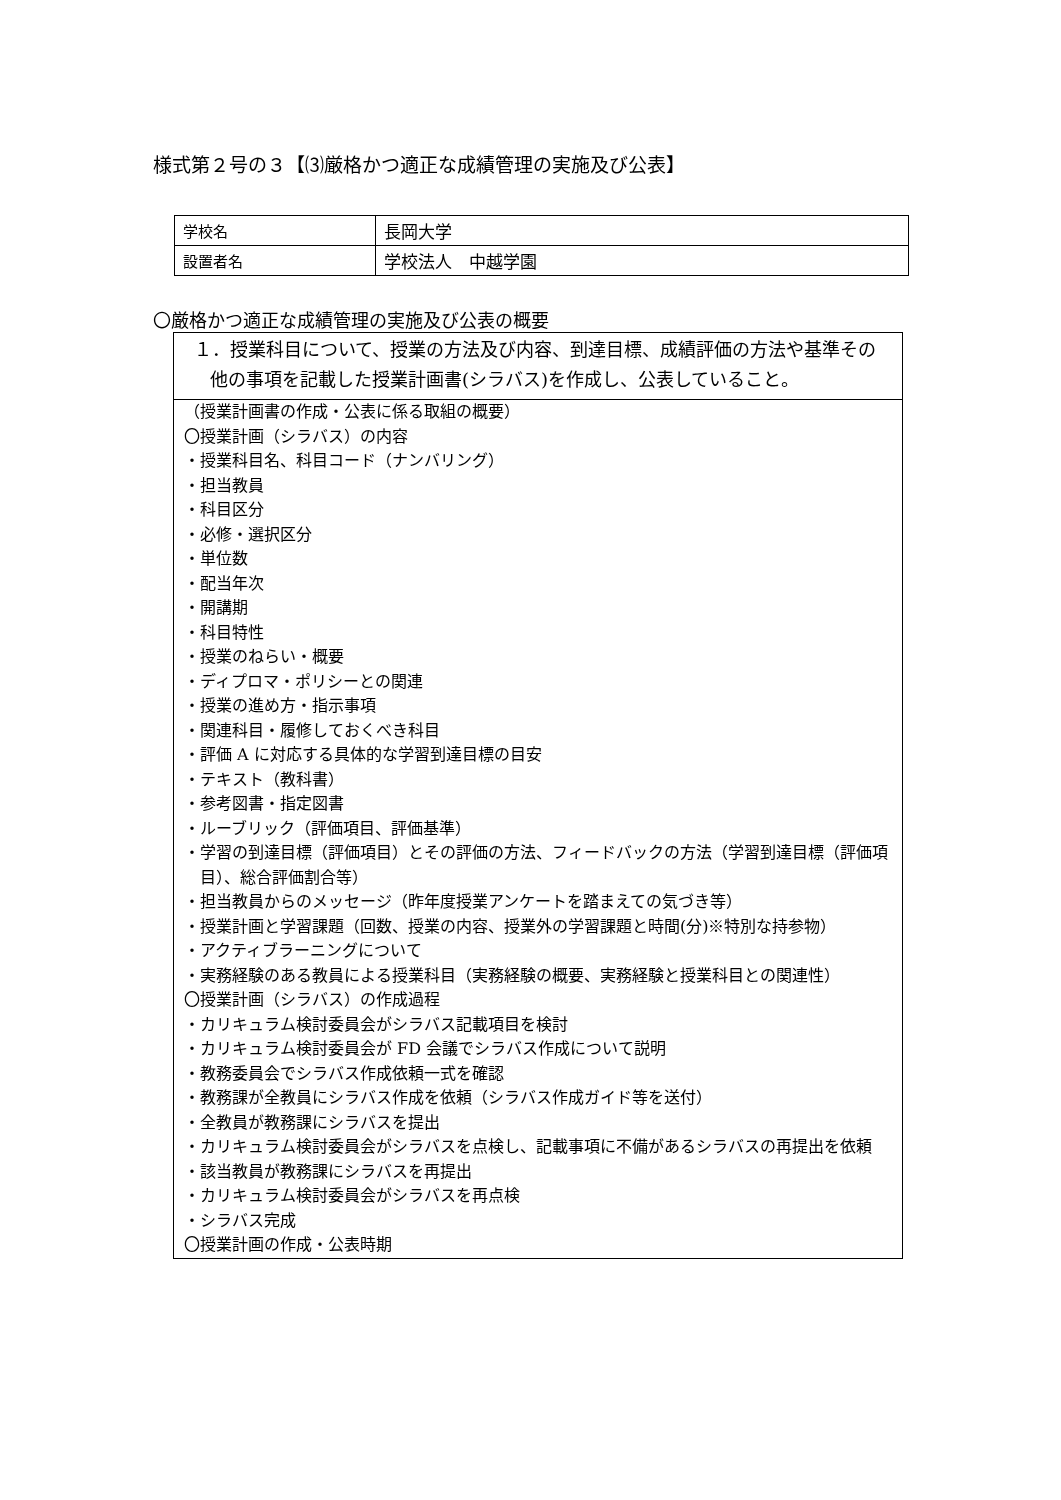様式第２号の３【⑶厳格かつ適正な成績管理の実施及び公表】
| 学校名 | 長岡大学 |
| 設置者名 | 学校法人 中越学園 |
〇厳格かつ適正な成績管理の実施及び公表の概要
１．授業科目について、授業の方法及び内容、到達目標、成績評価の方法や基準その他の事項を記載した授業計画書(シラバス)を作成し、公表していること。
（授業計画書の作成・公表に係る取組の概要）
〇授業計画（シラバス）の内容
・授業科目名、科目コード（ナンバリング）
・担当教員
・科目区分
・必修・選択区分
・単位数
・配当年次
・開講期
・科目特性
・授業のねらい・概要
・ディプロマ・ポリシーとの関連
・授業の進め方・指示事項
・関連科目・履修しておくべき科目
・評価 A に対応する具体的な学習到達目標の目安
・テキスト（教科書）
・参考図書・指定図書
・ルーブリック（評価項目、評価基準）
・学習の到達目標（評価項目）とその評価の方法、フィードバックの方法（学習到達目標（評価項目）、総合評価割合等）
・担当教員からのメッセージ（昨年度授業アンケートを踏まえての気づき等）
・授業計画と学習課題（回数、授業の内容、授業外の学習課題と時間(分)※特別な持参物）
・アクティブラーニングについて
・実務経験のある教員による授業科目（実務経験の概要、実務経験と授業科目との関連性）
〇授業計画（シラバス）の作成過程
・カリキュラム検討委員会がシラバス記載項目を検討
・カリキュラム検討委員会が FD 会議でシラバス作成について説明
・教務委員会でシラバス作成依頼一式を確認
・教務課が全教員にシラバス作成を依頼（シラバス作成ガイド等を送付）
・全教員が教務課にシラバスを提出
・カリキュラム検討委員会がシラバスを点検し、記載事項に不備があるシラバスの再提出を依頼
・該当教員が教務課にシラバスを再提出
・カリキュラム検討委員会がシラバスを再点検
・シラバス完成
〇授業計画の作成・公表時期